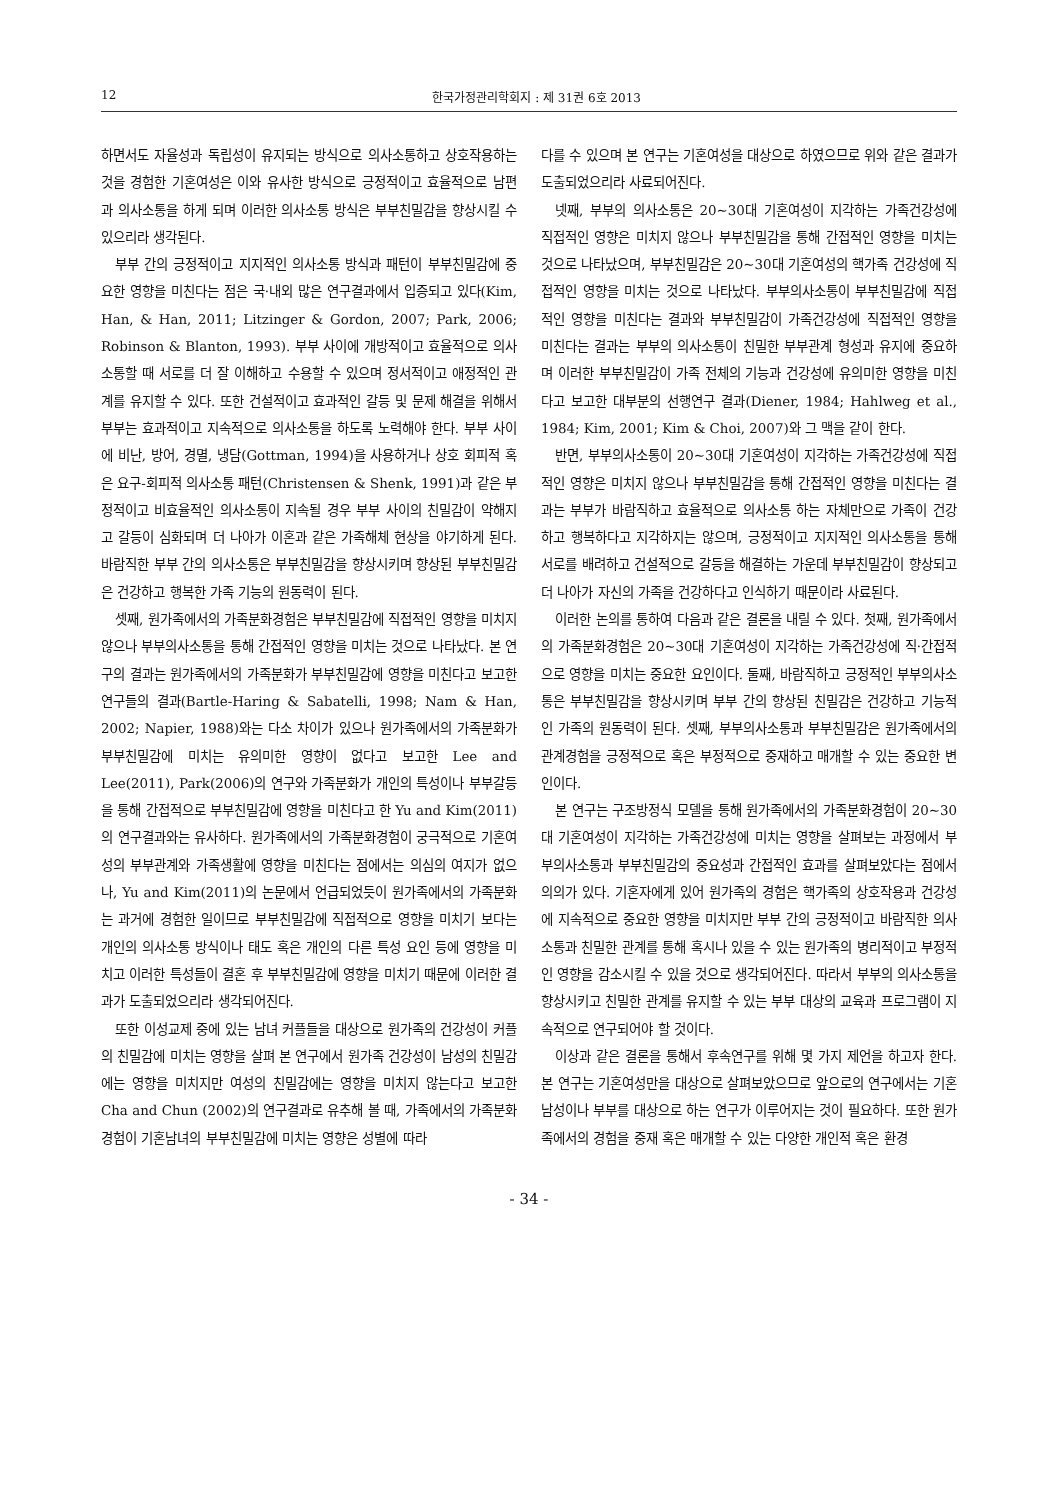12 한국가정관리학회지 : 제 31권 6호 2013
하면서도 자율성과 독립성이 유지되는 방식으로 의사소통하고 상호작용하는 것을 경험한 기혼여성은 이와 유사한 방식으로 긍정적이고 효율적으로 남편과 의사소통을 하게 되며 이러한 의사소통 방식은 부부친밀감을 향상시킬 수 있으리라 생각된다.
부부 간의 긍정적이고 지지적인 의사소통 방식과 패턴이 부부친밀감에 중요한 영향을 미친다는 점은 국·내외 많은 연구결과에서 입증되고 있다(Kim, Han, & Han, 2011; Litzinger & Gordon, 2007; Park, 2006; Robinson & Blanton, 1993). 부부 사이에 개방적이고 효율적으로 의사소통할 때 서로를 더 잘 이해하고 수용할 수 있으며 정서적이고 애정적인 관계를 유지할 수 있다. 또한 건설적이고 효과적인 갈등 및 문제 해결을 위해서 부부는 효과적이고 지속적으로 의사소통을 하도록 노력해야 한다. 부부 사이에 비난, 방어, 경멸, 냉담(Gottman, 1994)을 사용하거나 상호 회피적 혹은 요구-회피적 의사소통 패턴(Christensen & Shenk, 1991)과 같은 부정적이고 비효율적인 의사소통이 지속될 경우 부부 사이의 친밀감이 약해지고 갈등이 심화되며 더 나아가 이혼과 같은 가족해체 현상을 야기하게 된다. 바람직한 부부 간의 의사소통은 부부친밀감을 향상시키며 향상된 부부친밀감은 건강하고 행복한 가족 기능의 원동력이 된다.
셋째, 원가족에서의 가족분화경험은 부부친밀감에 직접적인 영향을 미치지 않으나 부부의사소통을 통해 간접적인 영향을 미치는 것으로 나타났다. 본 연구의 결과는 원가족에서의 가족분화가 부부친밀감에 영향을 미친다고 보고한 연구들의 결과(Bartle-Haring & Sabatelli, 1998; Nam & Han, 2002; Napier, 1988)와는 다소 차이가 있으나 원가족에서의 가족분화가 부부친밀감에 미치는 유의미한 영향이 없다고 보고한 Lee and Lee(2011), Park(2006)의 연구와 가족분화가 개인의 특성이나 부부갈등을 통해 간접적으로 부부친밀감에 영향을 미친다고 한 Yu and Kim(2011)의 연구결과와는 유사하다. 원가족에서의 가족분화경험이 궁극적으로 기혼여성의 부부관계와 가족생활에 영향을 미친다는 점에서는 의심의 여지가 없으나, Yu and Kim(2011)의 논문에서 언급되었듯이 원가족에서의 가족분화는 과거에 경험한 일이므로 부부친밀감에 직접적으로 영향을 미치기 보다는 개인의 의사소통 방식이나 태도 혹은 개인의 다른 특성 요인 등에 영향을 미치고 이러한 특성들이 결혼 후 부부친밀감에 영향을 미치기 때문에 이러한 결과가 도출되었으리라 생각되어진다.
또한 이성교제 중에 있는 남녀 커플들을 대상으로 원가족의 건강성이 커플의 친밀감에 미치는 영향을 살펴 본 연구에서 원가족 건강성이 남성의 친밀감에는 영향을 미치지만 여성의 친밀감에는 영향을 미치지 않는다고 보고한 Cha and Chun (2002)의 연구결과로 유추해 볼 때, 가족에서의 가족분화경험이 기혼남녀의 부부친밀감에 미치는 영향은 성별에 따라
다를 수 있으며 본 연구는 기혼여성을 대상으로 하였으므로 위와 같은 결과가 도출되었으리라 사료되어진다.
넷째, 부부의 의사소통은 20~30대 기혼여성이 지각하는 가족건강성에 직접적인 영향은 미치지 않으나 부부친밀감을 통해 간접적인 영향을 미치는 것으로 나타났으며, 부부친밀감은 20~30대 기혼여성의 핵가족 건강성에 직접적인 영향을 미치는 것으로 나타났다. 부부의사소통이 부부친밀감에 직접적인 영향을 미친다는 결과와 부부친밀감이 가족건강성에 직접적인 영향을 미친다는 결과는 부부의 의사소통이 친밀한 부부관계 형성과 유지에 중요하며 이러한 부부친밀감이 가족 전체의 기능과 건강성에 유의미한 영향을 미친다고 보고한 대부분의 선행연구 결과(Diener, 1984; Hahlweg et al., 1984; Kim, 2001; Kim & Choi, 2007)와 그 맥을 같이 한다.
반면, 부부의사소통이 20~30대 기혼여성이 지각하는 가족건강성에 직접적인 영향은 미치지 않으나 부부친밀감을 통해 간접적인 영향을 미친다는 결과는 부부가 바람직하고 효율적으로 의사소통 하는 자체만으로 가족이 건강하고 행복하다고 지각하지는 않으며, 긍정적이고 지지적인 의사소통을 통해 서로를 배려하고 건설적으로 갈등을 해결하는 가운데 부부친밀감이 향상되고 더 나아가 자신의 가족을 건강하다고 인식하기 때문이라 사료된다.
이러한 논의를 통하여 다음과 같은 결론을 내릴 수 있다. 첫째, 원가족에서의 가족분화경험은 20~30대 기혼여성이 지각하는 가족건강성에 직·간접적으로 영향을 미치는 중요한 요인이다. 둘째, 바람직하고 긍정적인 부부의사소통은 부부친밀감을 향상시키며 부부 간의 향상된 친밀감은 건강하고 기능적인 가족의 원동력이 된다. 셋째, 부부의사소통과 부부친밀감은 원가족에서의 관계경험을 긍정적으로 혹은 부정적으로 중재하고 매개할 수 있는 중요한 변인이다.
본 연구는 구조방정식 모델을 통해 원가족에서의 가족분화경험이 20~30대 기혼여성이 지각하는 가족건강성에 미치는 영향을 살펴보는 과정에서 부부의사소통과 부부친밀감의 중요성과 간접적인 효과를 살펴보았다는 점에서 의의가 있다. 기혼자에게 있어 원가족의 경험은 핵가족의 상호작용과 건강성에 지속적으로 중요한 영향을 미치지만 부부 간의 긍정적이고 바람직한 의사소통과 친밀한 관계를 통해 혹시나 있을 수 있는 원가족의 병리적이고 부정적인 영향을 감소시킬 수 있을 것으로 생각되어진다. 따라서 부부의 의사소통을 향상시키고 친밀한 관계를 유지할 수 있는 부부 대상의 교육과 프로그램이 지속적으로 연구되어야 할 것이다.
이상과 같은 결론을 통해서 후속연구를 위해 몇 가지 제언을 하고자 한다. 본 연구는 기혼여성만을 대상으로 살펴보았으므로 앞으로의 연구에서는 기혼남성이나 부부를 대상으로 하는 연구가 이루어지는 것이 필요하다. 또한 원가족에서의 경험을 중재 혹은 매개할 수 있는 다양한 개인적 혹은 환경
- 34 -